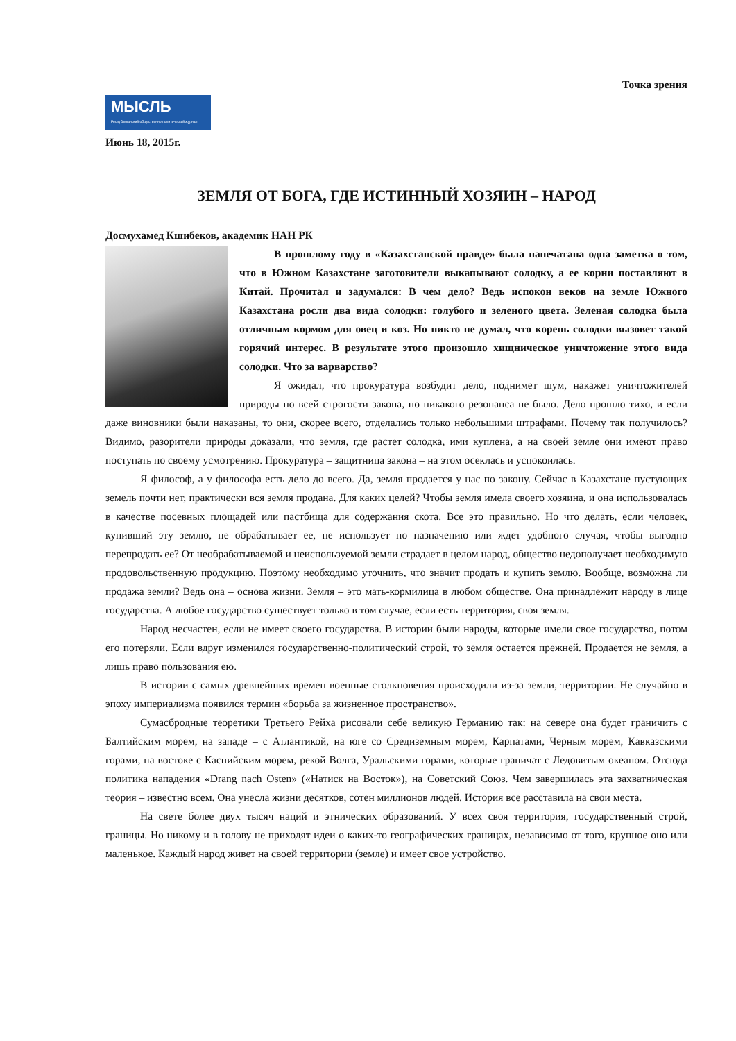Точка зрения
МЫСЛЬ
Республиканский общественно-политический журнал
Июнь 18, 2015г.
ЗЕМЛЯ ОТ БОГА, ГДЕ ИСТИННЫЙ ХОЗЯИН – НАРОД
Досмухамед Кшибеков, академик НАН РК
В прошлому году в «Казахстанской правде» была напечатана одна заметка о том, что в Южном Казахстане заготовители выкапывают солодку, а ее корни поставляют в Китай. Прочитал и задумался: В чем дело? Ведь испокон веков на земле Южного Казахстана росли два вида солодки: голубого и зеленого цвета. Зеленая солодка была отличным кормом для овец и коз. Но никто не думал, что корень солодки вызовет такой горячий интерес. В результате этого произошло хищническое уничтожение этого вида солодки. Что за варварство?
Я ожидал, что прокуратура возбудит дело, поднимет шум, накажет уничтожителей природы по всей строгости закона, но никакого резонанса не было. Дело прошло тихо, и если даже виновники были наказаны, то они, скорее всего, отделались только небольшими штрафами. Почему так получилось? Видимо, разорители природы доказали, что земля, где растет солодка, ими куплена, а на своей земле они имеют право поступать по своему усмотрению. Прокуратура – защитница закона – на этом осеклась и успокоилась.
Я философ, а у философа есть дело до всего. Да, земля продается у нас по закону. Сейчас в Казахстане пустующих земель почти нет, практически вся земля продана. Для каких целей? Чтобы земля имела своего хозяина, и она использовалась в качестве посевных площадей или пастбища для содержания скота. Все это правильно. Но что делать, если человек, купивший эту землю, не обрабатывает ее, не использует по назначению или ждет удобного случая, чтобы выгодно перепродать ее? От необрабатываемой и неиспользуемой земли страдает в целом народ, общество недополучает необходимую продовольственную продукцию. Поэтому необходимо уточнить, что значит продать и купить землю. Вообще, возможна ли продажа земли? Ведь она – основа жизни. Земля – это мать-кормилица в любом обществе. Она принадлежит народу в лице государства. А любое государство существует только в том случае, если есть территория, своя земля.
Народ несчастен, если не имеет своего государства. В истории были народы, которые имели свое государство, потом его потеряли. Если вдруг изменился государственно-политический строй, то земля остается прежней. Продается не земля, а лишь право пользования ею.
В истории с самых древнейших времен военные столкновения происходили из-за земли, территории. Не случайно в эпоху империализма появился термин «борьба за жизненное пространство».
Сумасбродные теоретики Третьего Рейха рисовали себе великую Германию так: на севере она будет граничить с Балтийским морем, на западе – с Атлантикой, на юге со Средиземным морем, Карпатами, Черным морем, Кавказскими горами, на востоке с Каспийским морем, рекой Волга, Уральскими горами, которые граничат с Ледовитым океаном. Отсюда политика нападения «Drang nach Osten» («Натиск на Восток»), на Советский Союз. Чем завершилась эта захватническая теория – известно всем. Она унесла жизни десятков, сотен миллионов людей. История все расставила на свои места.
На свете более двух тысяч наций и этнических образований. У всех своя территория, государственный строй, границы. Но никому и в голову не приходят идеи о каких-то географических границах, независимо от того, крупное оно или маленькое. Каждый народ живет на своей территории (земле) и имеет свое устройство.